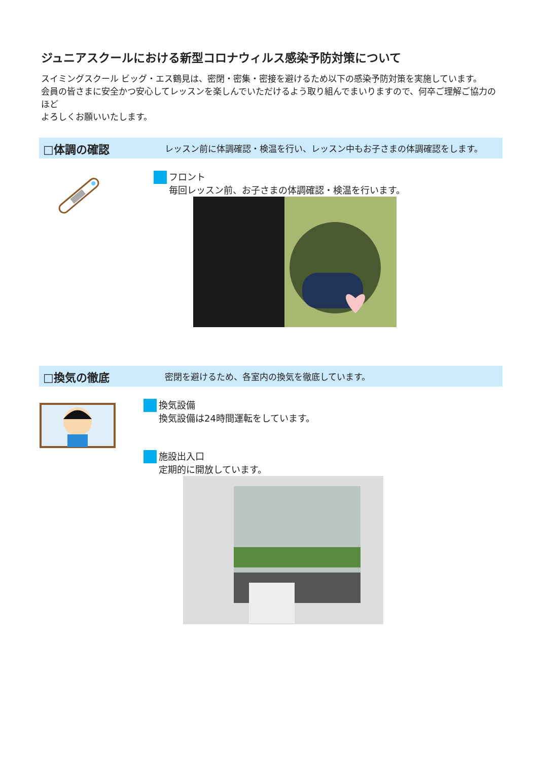ジュニアスクールにおける新型コロナウィルス感染予防対策について
スイミングスクール ビッグ・エス鶴見は、密閉・密集・密接を避けるため以下の感染予防対策を実施しています。
会員の皆さまに安全かつ安心してレッスンを楽しんでいただけるよう取り組んでまいりますので、何卒ご理解ご協力のほど
よろしくお願いいたします。
□体調の確認 レッスン前に体調確認・検温を行い、レッスン中もお子さまの体調確認をします。
フロント
毎回レッスン前、お子さまの体調確認・検温を行います。
□換気の徹底 密閉を避けるため、各室内の換気を徹底しています。
換気設備
換気設備は24時間運転をしています。
施設出入口
定期的に開放しています。